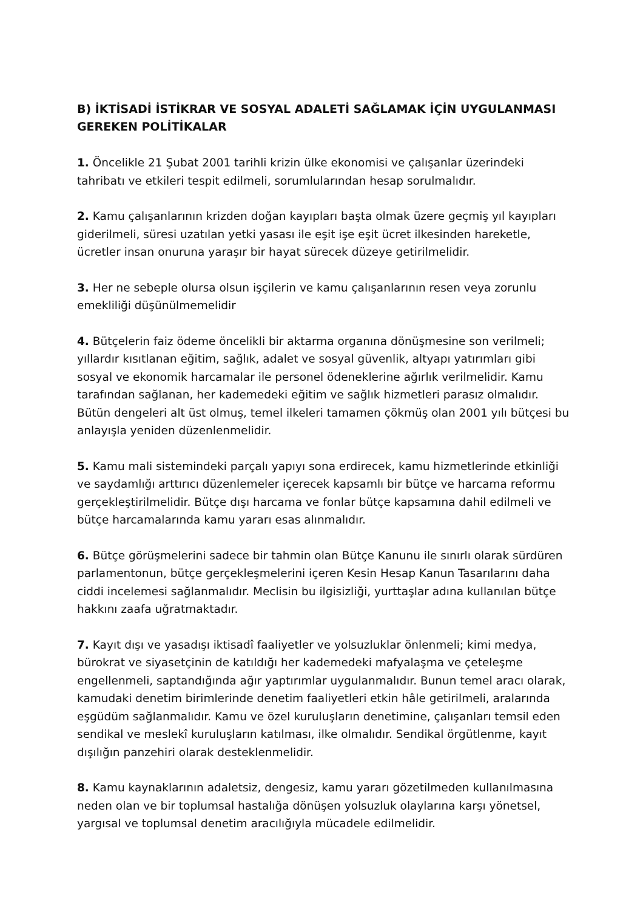B) İKTİSADİ İSTİKRAR VE SOSYAL ADALETİ SAĞLAMAK İÇİN UYGULANMASI GEREKEN POLİTİKALAR
1. Öncelikle 21 Şubat 2001 tarihli krizin ülke ekonomisi ve çalışanlar üzerindeki tahribatı ve etkileri tespit edilmeli, sorumlularından hesap sorulmalıdır.
2. Kamu çalışanlarının krizden doğan kayıpları başta olmak üzere geçmiş yıl kayıpları giderilmeli, süresi uzatılan yetki yasası ile eşit işe eşit ücret ilkesinden hareketle, ücretler insan onuruna yaraşır bir hayat sürecek düzeye getirilmelidir.
3. Her ne sebeple olursa olsun işçilerin ve kamu çalışanlarının resen veya zorunlu emekliliği düşünülmemelidir
4. Bütçelerin faiz ödeme öncelikli bir aktarma organına dönüşmesine son verilmeli; yıllardır kısıtlanan eğitim, sağlık, adalet ve sosyal güvenlik, altyapı yatırımları gibi sosyal ve ekonomik harcamalar ile personel ödeneklerine ağırlık verilmelidir. Kamu tarafından sağlanan, her kademedeki eğitim ve sağlık hizmetleri parasız olmalıdır. Bütün dengeleri alt üst olmuş, temel ilkeleri tamamen çökmüş olan 2001 yılı bütçesi bu anlayışla yeniden düzenlenmelidir.
5. Kamu mali sistemindeki parçalı yapıyı sona erdirecek, kamu hizmetlerinde etkinliği ve saydamlığı arttırıcı düzenlemeler içerecek kapsamlı bir bütçe ve harcama reformu gerçekleştirilmelidir. Bütçe dışı harcama ve fonlar bütçe kapsamına dahil edilmeli ve bütçe harcamalarında kamu yararı esas alınmalıdır.
6. Bütçe görüşmelerini sadece bir tahmin olan Bütçe Kanunu ile sınırlı olarak sürdüren parlamentonun, bütçe gerçekleşmelerini içeren Kesin Hesap Kanun Tasarılarını daha ciddi incelemesi sağlanmalıdır. Meclisin bu ilgisizliği, yurttaşlar adına kullanılan bütçe hakkını zaafa uğratmaktadır.
7. Kayıt dışı ve yasadışı iktisadî faaliyetler ve yolsuzluklar önlenmeli; kimi medya, bürokrat ve siyasetçinin de katıldığı her kademedeki mafyalaşma ve çeteleşme engellenmeli, saptandığında ağır yaptırımlar uygulanmalıdır. Bunun temel aracı olarak, kamudaki denetim birimlerinde denetim faaliyetleri etkin hâle getirilmeli, aralarında eşgüdüm sağlanmalıdır. Kamu ve özel kuruluşların denetimine, çalışanları temsil eden sendikal ve meslekî kuruluşların katılması, ilke olmalıdır. Sendikal örgütlenme, kayıt dışılığın panzehiri olarak desteklenmelidir.
8. Kamu kaynaklarının adaletsiz, dengesiz, kamu yararı gözetilmeden kullanılmasına neden olan ve bir toplumsal hastalığa dönüşen yolsuzluk olaylarına karşı yönetsel, yargısal ve toplumsal denetim aracılığıyla mücadele edilmelidir.